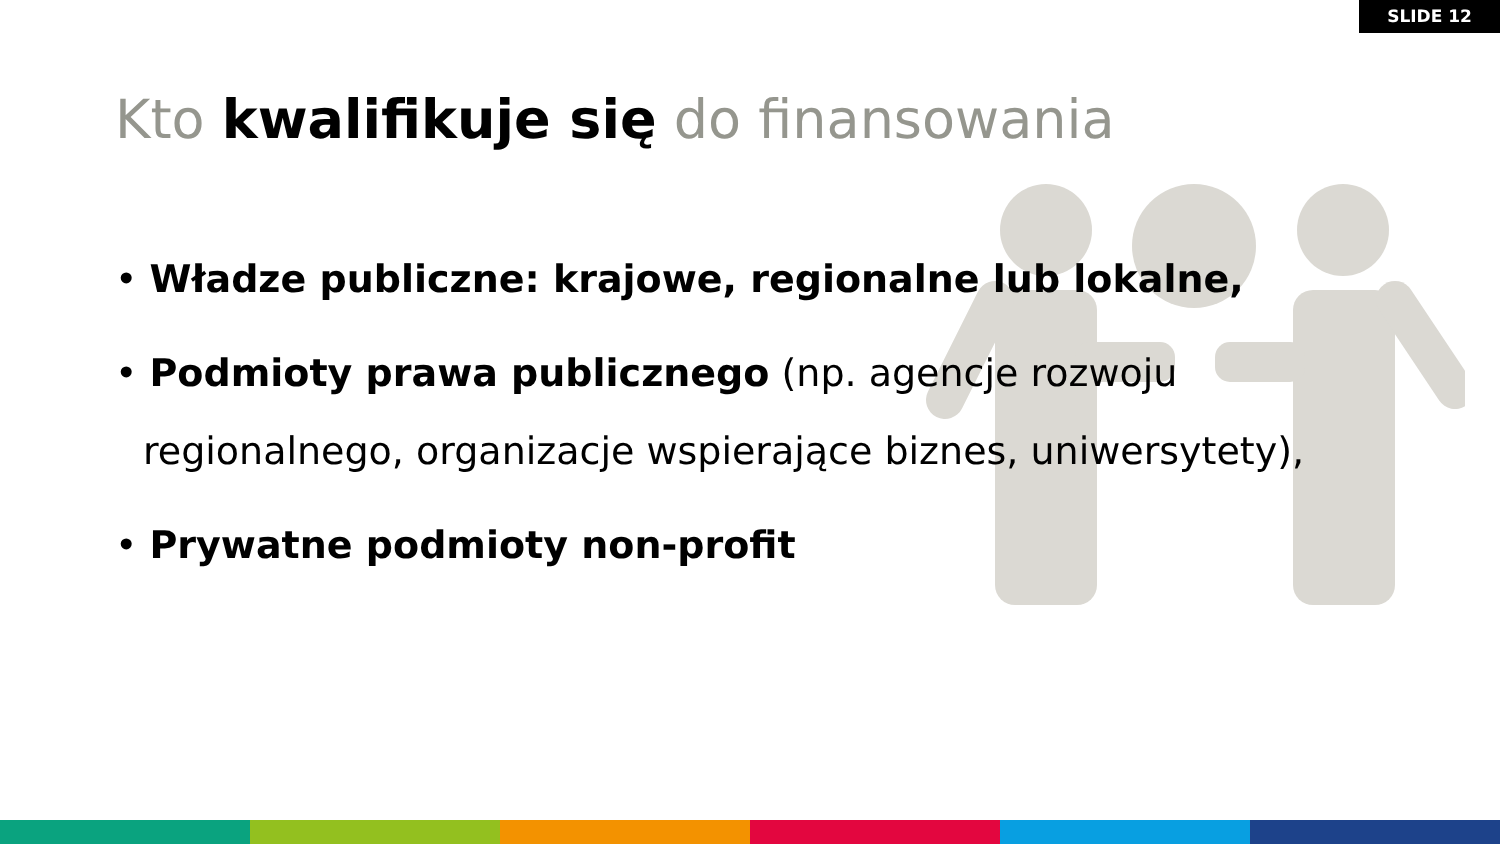SLIDE 12
Kto kwalifikuje się do finansowania
• Władze publiczne: krajowe, regionalne lub lokalne,
• Podmioty prawa publicznego (np. agencje rozwoju regionalnego, organizacje wspierające biznes, uniwersytety),
• Prywatne podmioty non-profit